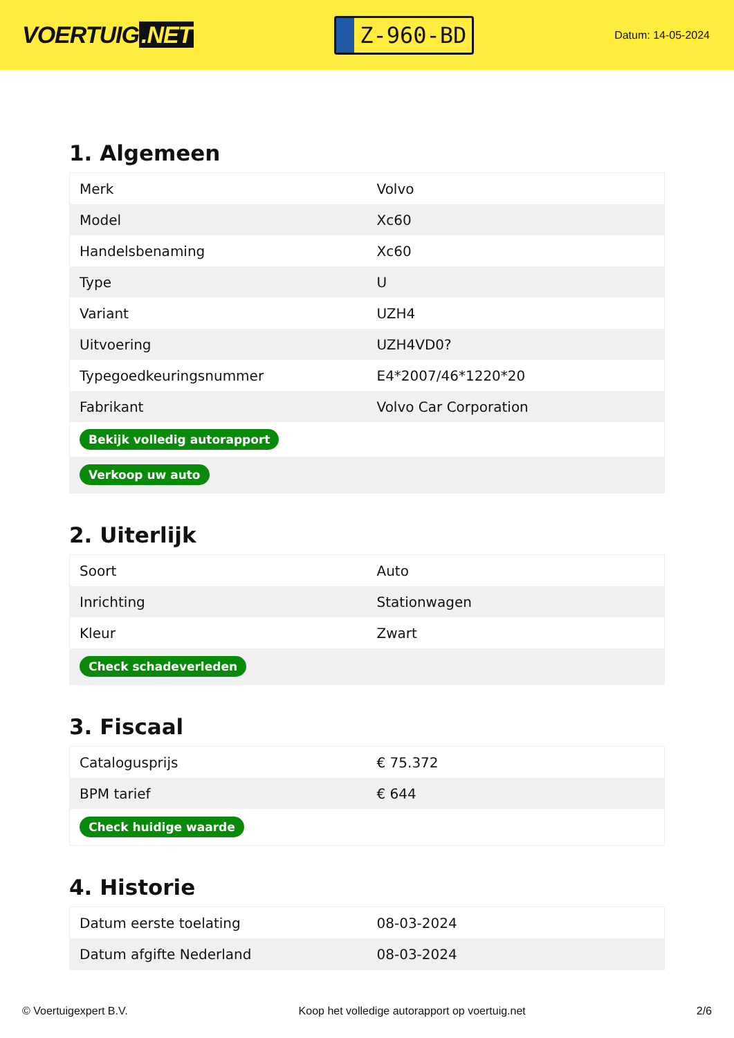VOERTUIG.NET
Z-960-BD
Datum: 14-05-2024
1. Algemeen
| Merk | Volvo |
| Model | Xc60 |
| Handelsbenaming | Xc60 |
| Type | U |
| Variant | UZH4 |
| Uitvoering | UZH4VD0? |
| Typegoedkeuringsnummer | E4*2007/46*1220*20 |
| Fabrikant | Volvo Car Corporation |
| Bekijk volledig autorapport | |
| Verkoop uw auto | |
2. Uiterlijk
| Soort | Auto |
| Inrichting | Stationwagen |
| Kleur | Zwart |
| Check schadeverleden | |
3. Fiscaal
| Catalogusprijs | € 75.372 |
| BPM tarief | € 644 |
| Check huidige waarde | |
4. Historie
| Datum eerste toelating | 08-03-2024 |
| Datum afgifte Nederland | 08-03-2024 |
© Voertuigexpert B.V. Koop het volledige autorapport op voertuig.net 2/6